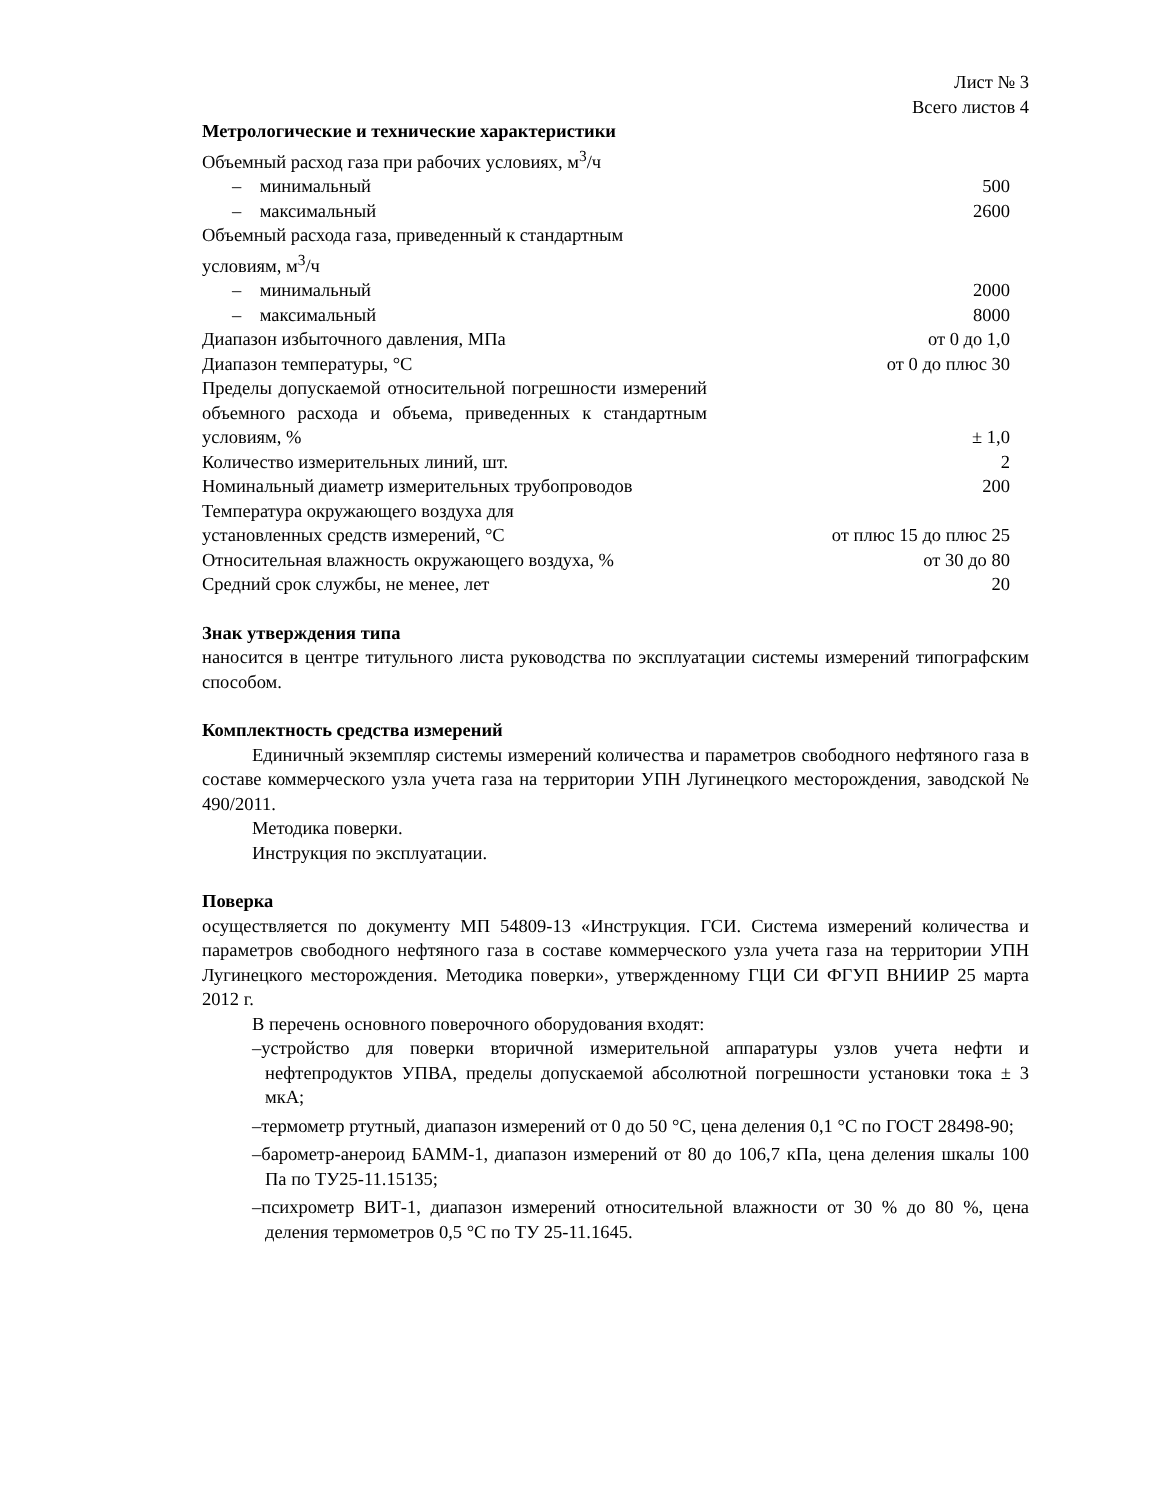Лист № 3
Всего листов 4
Метрологические и технические характеристики
| Объемный расход газа при рабочих условиях, м<sup>3</sup>/ч | |
| – минимальный | 500 |
| – максимальный | 2600 |
| Объемный расхода газа, приведенный к стандартным условиям, м<sup>3</sup>/ч | |
| – минимальный | 2000 |
| – максимальный | 8000 |
| Диапазон избыточного давления, МПа | от 0 до 1,0 |
| Диапазон температуры, °С | от 0 до плюс 30 |
| Пределы допускаемой относительной погрешности измерений объемного расхода и объема, приведенных к стандартным условиям, % | ± 1,0 |
| Количество измерительных линий, шт. | 2 |
| Номинальный диаметр измерительных трубопроводов | 200 |
| Температура окружающего воздуха для установленных средств измерений, °С | от плюс 15 до плюс 25 |
| Относительная влажность окружающего воздуха, % | от 30 до 80 |
| Средний срок службы, не менее, лет | 20 |
Знак утверждения типа
наносится в центре титульного листа руководства по эксплуатации системы измерений типографским способом.
Комплектность средства измерений
Единичный экземпляр системы измерений количества и параметров свободного нефтяного газа в составе коммерческого узла учета газа на территории УПН Лугинецкого месторождения, заводской № 490/2011.
Методика поверки.
Инструкция по эксплуатации.
Поверка
осуществляется по документу МП 54809-13 «Инструкция. ГСИ. Система измерений количества и параметров свободного нефтяного газа в составе коммерческого узла учета газа на территории УПН Лугинецкого месторождения. Методика поверки», утвержденному ГЦИ СИ ФГУП ВНИИР 25 марта 2012 г.
В перечень основного поверочного оборудования входят:
–устройство для поверки вторичной измерительной аппаратуры узлов учета нефти и нефтепродуктов УПВА, пределы допускаемой абсолютной погрешности установки тока ± 3 мкА;
–термометр ртутный, диапазон измерений от 0 до 50 °С, цена деления 0,1 °С по ГОСТ 28498-90;
–барометр-анероид БАММ-1, диапазон измерений от 80 до 106,7 кПа, цена деления шкалы 100 Па по ТУ25-11.15135;
–психрометр ВИТ-1, диапазон измерений относительной влажности от 30 % до 80 %, цена деления термометров 0,5 °С по ТУ 25-11.1645.